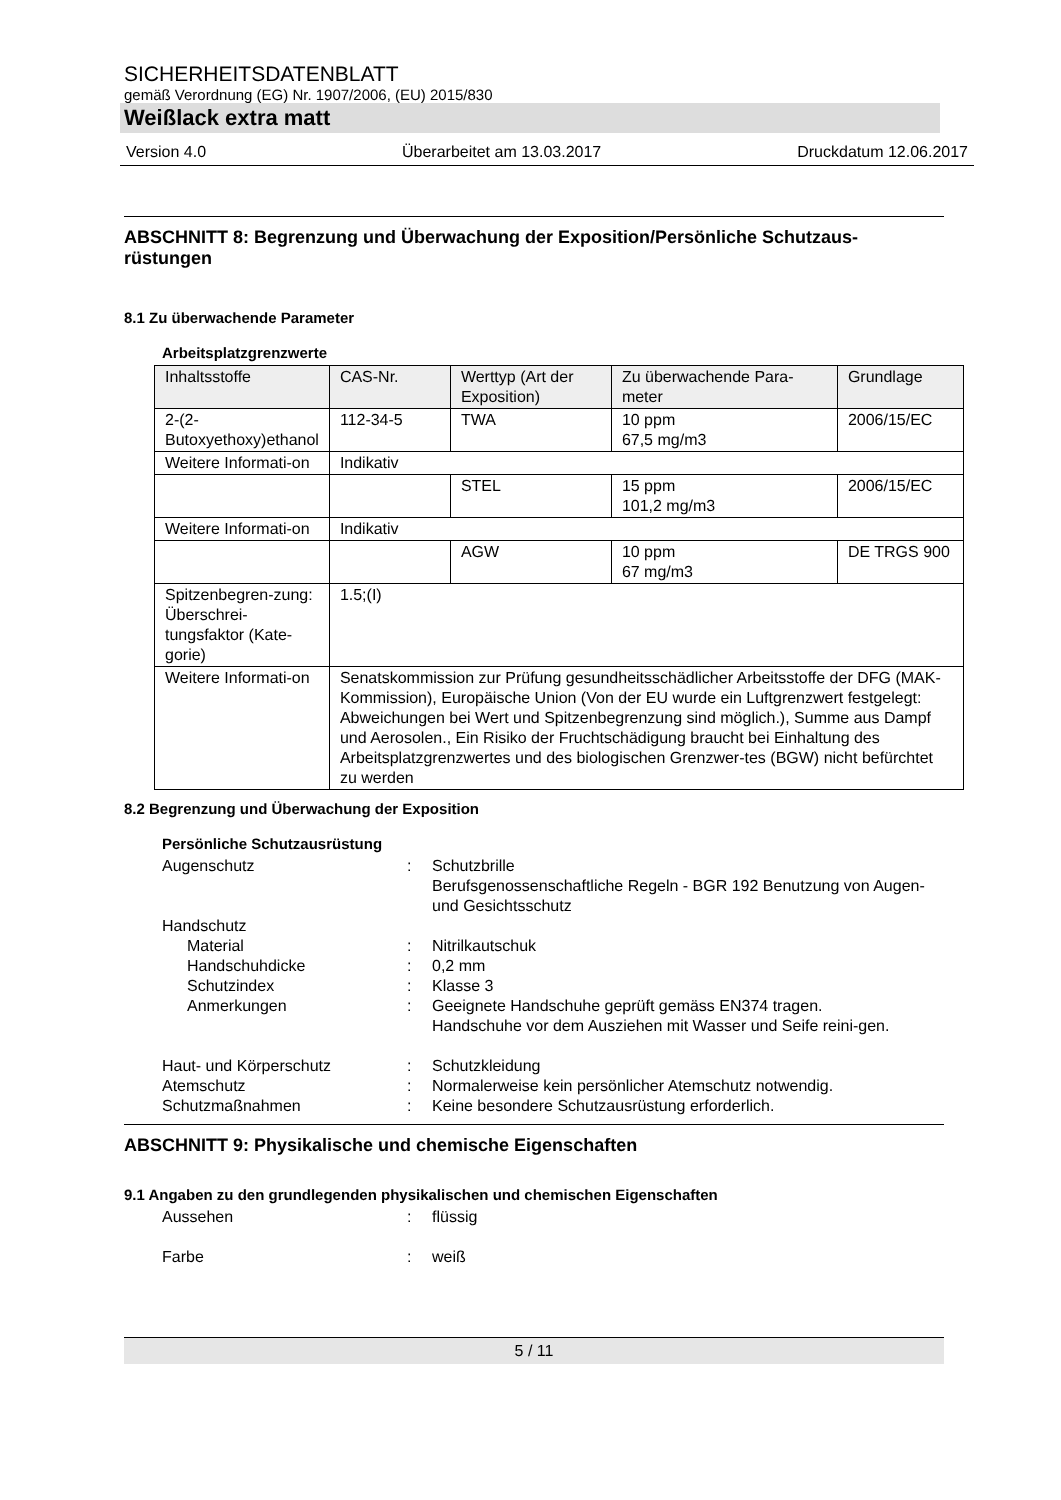SICHERHEITSDATENBLATT
gemäß Verordnung (EG) Nr. 1907/2006, (EU) 2015/830
Weißlack extra matt
Version 4.0 Überarbeitet am 13.03.2017 Druckdatum 12.06.2017
ABSCHNITT 8: Begrenzung und Überwachung der Exposition/Persönliche Schutzaus-rüstungen
8.1 Zu überwachende Parameter
Arbeitsplatzgrenzwerte
| Inhaltsstoffe | CAS-Nr. | Werttyp (Art der Exposition) | Zu überwachende Para-meter | Grundlage |
| 2-(2-Butoxyethoxy)ethanol | 112-34-5 | TWA | 10 ppm 67,5 mg/m3 | 2006/15/EC |
| Weitere Informati-on | Indikativ | | | |
| | | STEL | 15 ppm 101,2 mg/m3 | 2006/15/EC |
| Weitere Informati-on | Indikativ | | | |
| | | AGW | 10 ppm 67 mg/m3 | DE TRGS 900 |
| Spitzenbegren-zung: Überschrei-tungsfaktor (Kate-gorie) | 1.5;(I) | | | |
| Weitere Informati-on | Senatskommission zur Prüfung gesundheitsschädlicher Arbeitsstoffe der DFG (MAK-Kommission), Europäische Union (Von der EU wurde ein Luftgrenzwert festgelegt: Abweichungen bei Wert und Spitzenbegrenzung sind möglich.), Summe aus Dampf und Aerosolen., Ein Risiko der Fruchtschädigung braucht bei Einhaltung des Arbeitsplatzgrenzwertes und des biologischen Grenzwer-tes (BGW) nicht befürchtet zu werden | | | |
8.2 Begrenzung und Überwachung der Exposition
Persönliche Schutzausrüstung
Augenschutz: Schutzbrille
Berufsgenossenschaftliche Regeln - BGR 192 Benutzung von Augen- und Gesichtsschutz
Handschutz
Material: Nitrilkautschuk
Handschuhdicke: 0,2 mm
Schutzindex: Klasse 3
Anmerkungen: Geeignete Handschuhe geprüft gemäss EN374 tragen.
Handschuhe vor dem Ausziehen mit Wasser und Seife reini-gen.
Haut- und Körperschutz: Schutzkleidung
Atemschutz: Normalerweise kein persönlicher Atemschutz notwendig.
Schutzmaßnahmen: Keine besondere Schutzausrüstung erforderlich.
ABSCHNITT 9: Physikalische und chemische Eigenschaften
9.1 Angaben zu den grundlegenden physikalischen und chemischen Eigenschaften
Aussehen: flüssig
Farbe: weiß
5 / 11